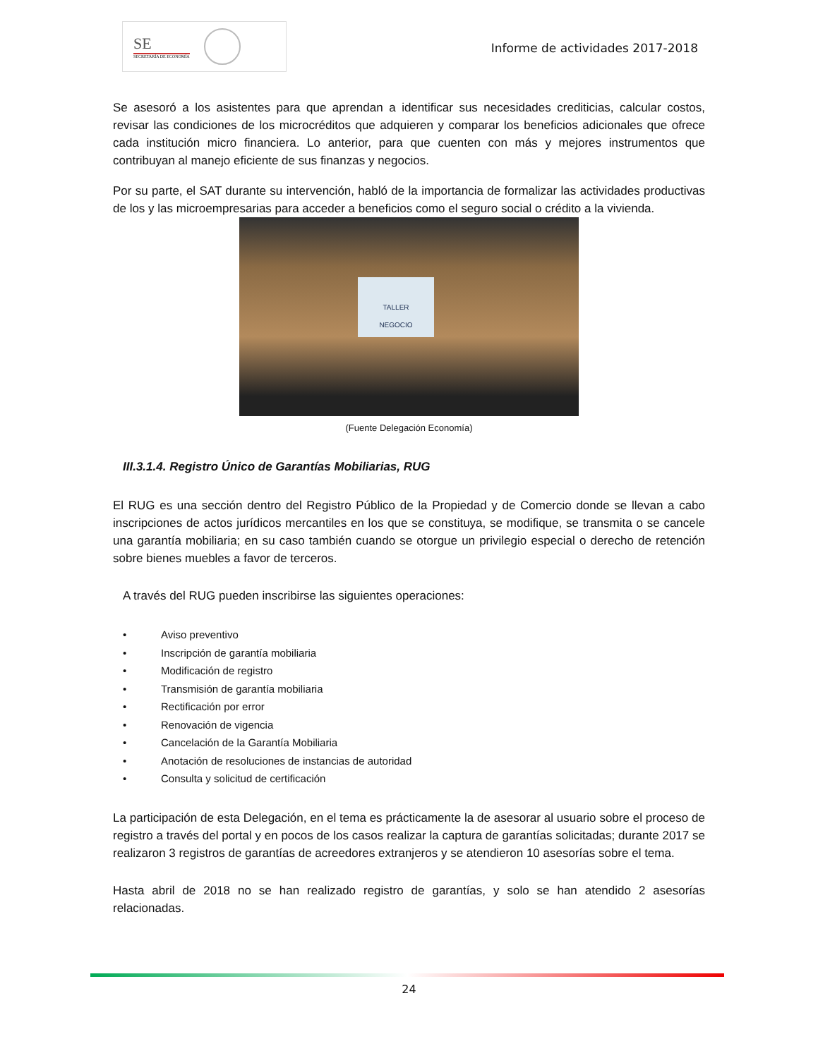SE
SECRETARÍA DE ECONOMÍA
Informe de actividades 2017-2018
Se asesoró a los asistentes para que aprendan a identificar sus necesidades crediticias, calcular costos, revisar las condiciones de los microcréditos que adquieren y comparar los beneficios adicionales que ofrece cada institución micro financiera. Lo anterior, para que cuenten con más y mejores instrumentos que contribuyan al manejo eficiente de sus finanzas y negocios.
Por su parte, el SAT durante su intervención, habló de la importancia de formalizar las actividades productivas de los y las microempresarias para acceder a beneficios como el seguro social o crédito a la vivienda.
TALLER
NEGOCIO
(Fuente Delegación Economía)
III.3.1.4. Registro Único de Garantías Mobiliarias, RUG
El RUG es una sección dentro del Registro Público de la Propiedad y de Comercio donde se llevan a cabo inscripciones de actos jurídicos mercantiles en los que se constituya, se modifique, se transmita o se cancele una garantía mobiliaria; en su caso también cuando se otorgue un privilegio especial o derecho de retención sobre bienes muebles a favor de terceros.
A través del RUG pueden inscribirse las siguientes operaciones:
• Aviso preventivo
• Inscripción de garantía mobiliaria
• Modificación de registro
• Transmisión de garantía mobiliaria
• Rectificación por error
• Renovación de vigencia
• Cancelación de la Garantía Mobiliaria
• Anotación de resoluciones de instancias de autoridad
• Consulta y solicitud de certificación
La participación de esta Delegación, en el tema es prácticamente la de asesorar al usuario sobre el proceso de registro a través del portal y en pocos de los casos realizar la captura de garantías solicitadas; durante 2017 se realizaron 3 registros de garantías de acreedores extranjeros y se atendieron 10 asesorías sobre el tema.
Hasta abril de 2018 no se han realizado registro de garantías, y solo se han atendido 2 asesorías relacionadas.
24